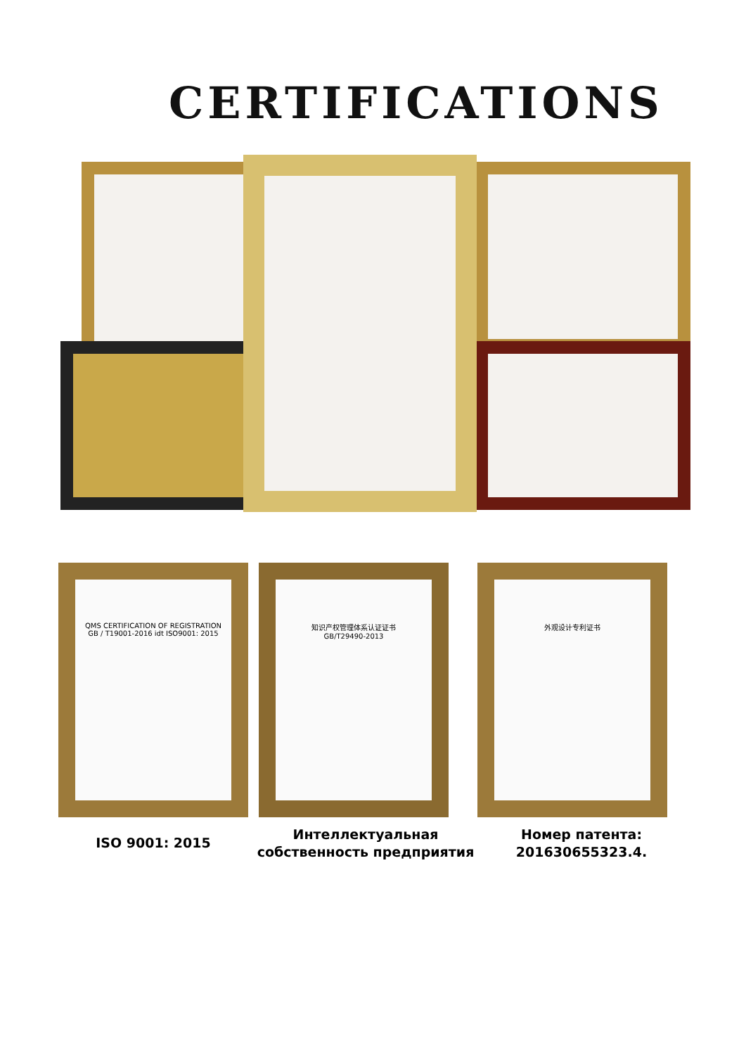CERTIFICATIONS
QMS CERTIFICATION OF REGISTRATION
GB / T19001-2016 idt ISO9001: 2015
知识产权管理体系认证证书
GB/T29490-2013
外观设计专利证书
ISO 9001: 2015
Интеллектуальная собственность предприятия
Номер патента: 201630655323.4.